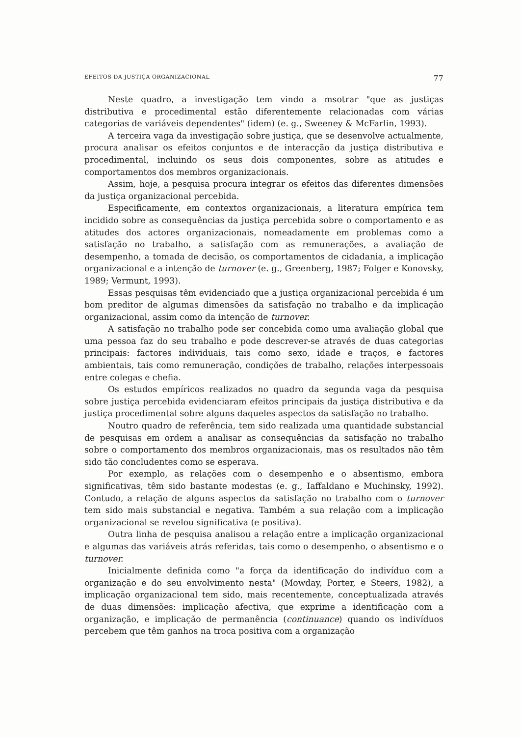EFEITOS DA JUSTIÇA ORGANIZACIONAL 77
Neste quadro, a investigação tem vindo a msotrar "que as justiças distributiva e procedimental estão diferentemente relacionadas com várias categorias de variáveis dependentes" (idem) (e. g., Sweeney & McFarlin, 1993).
A terceira vaga da investigação sobre justiça, que se desenvolve actualmente, procura analisar os efeitos conjuntos e de interacção da justiça distributiva e procedimental, incluindo os seus dois componentes, sobre as atitudes e comportamentos dos membros organizacionais.
Assim, hoje, a pesquisa procura integrar os efeitos das diferentes dimensões da justiça organizacional percebida.
Especificamente, em contextos organizacionais, a literatura empírica tem incidido sobre as consequências da justiça percebida sobre o comportamento e as atitudes dos actores organizacionais, nomeadamente em problemas como a satisfação no trabalho, a satisfação com as remunerações, a avaliação de desempenho, a tomada de decisão, os comportamentos de cidadania, a implicação organizacional e a intenção de turnover (e. g., Greenberg, 1987; Folger e Konovsky, 1989; Vermunt, 1993).
Essas pesquisas têm evidenciado que a justiça organizacional percebida é um bom preditor de algumas dimensões da satisfação no trabalho e da implicação organizacional, assim como da intenção de turnover.
A satisfação no trabalho pode ser concebida como uma avaliação global que uma pessoa faz do seu trabalho e pode descrever-se através de duas categorias principais: factores individuais, tais como sexo, idade e traços, e factores ambientais, tais como remuneração, condições de trabalho, relações interpessoais entre colegas e chefia.
Os estudos empíricos realizados no quadro da segunda vaga da pesquisa sobre justiça percebida evidenciaram efeitos principais da justiça distributiva e da justiça procedimental sobre alguns daqueles aspectos da satisfação no trabalho.
Noutro quadro de referência, tem sido realizada uma quantidade substancial de pesquisas em ordem a analisar as consequências da satisfação no trabalho sobre o comportamento dos membros organizacionais, mas os resultados não têm sido tão concludentes como se esperava.
Por exemplo, as relações com o desempenho e o absentismo, embora significativas, têm sido bastante modestas (e. g., Iaffaldano e Muchinsky, 1992). Contudo, a relação de alguns aspectos da satisfação no trabalho com o turnover tem sido mais substancial e negativa. Também a sua relação com a implicação organizacional se revelou significativa (e positiva).
Outra linha de pesquisa analisou a relação entre a implicação organizacional e algumas das variáveis atrás referidas, tais como o desempenho, o absentismo e o turnover.
Inicialmente definida como "a força da identificação do indivíduo com a organização e do seu envolvimento nesta" (Mowday, Porter, e Steers, 1982), a implicação organizacional tem sido, mais recentemente, conceptualizada através de duas dimensões: implicação afectiva, que exprime a identificação com a organização, e implicação de permanência (continuance) quando os indivíduos percebem que têm ganhos na troca positiva com a organização